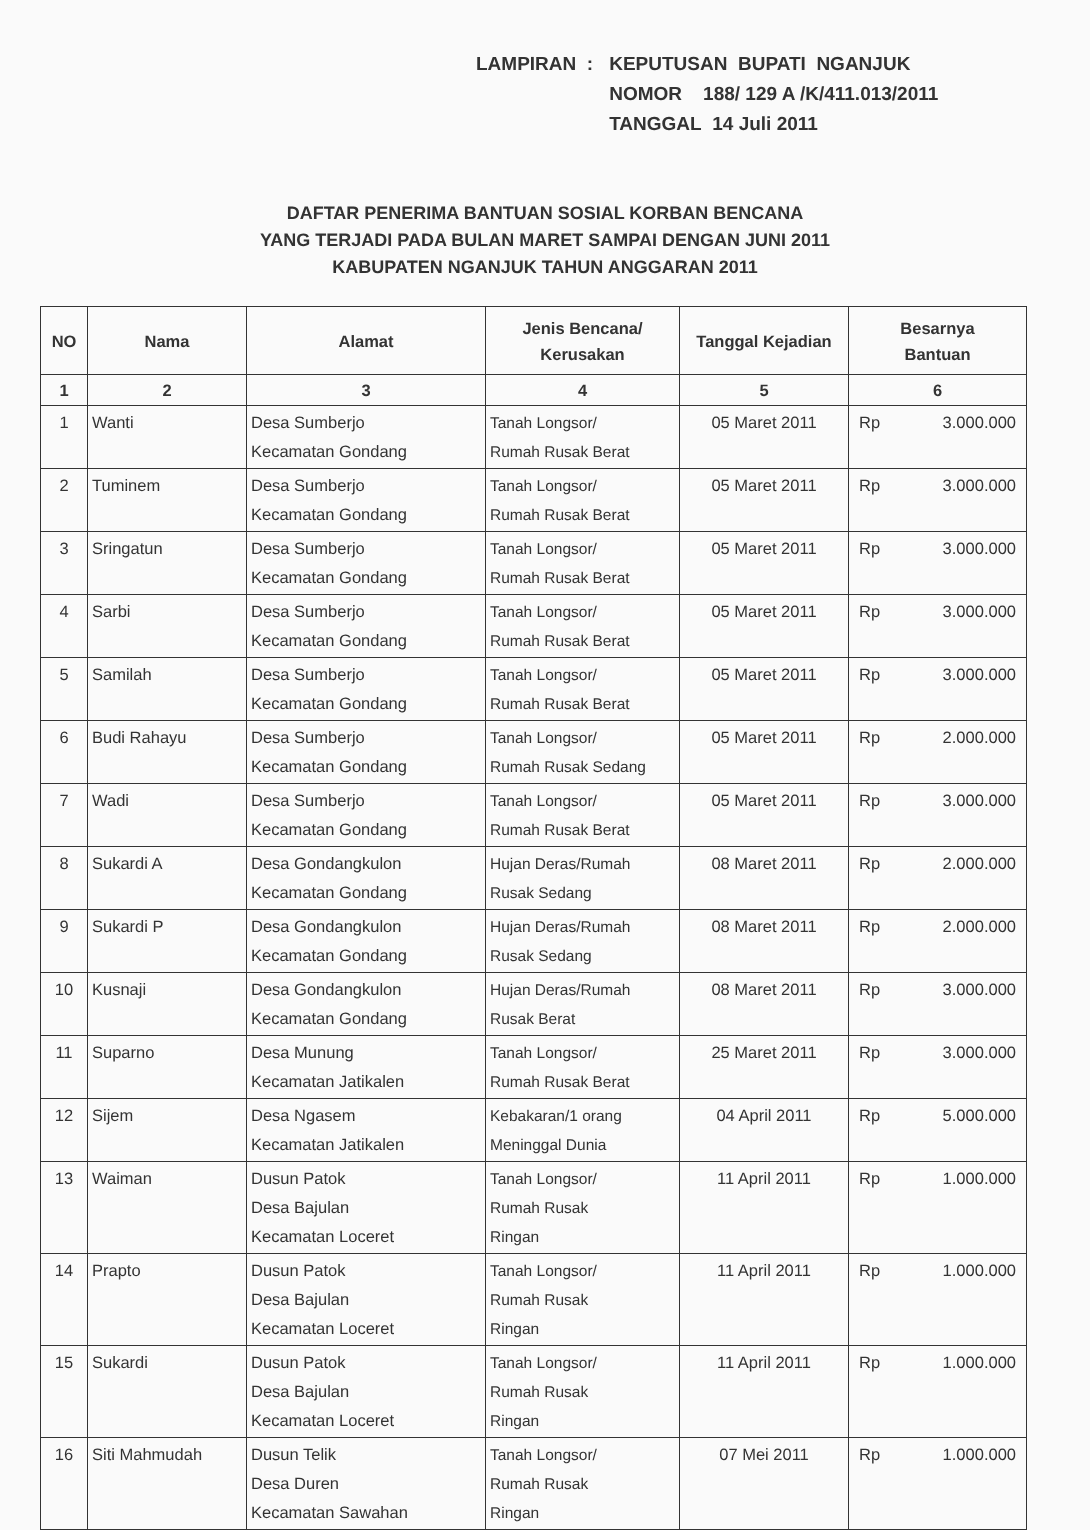| LAMPIRAN : | KEPUTUSAN BUPATI NGANJUK |
| | NOMOR 188/ 129 A /K/411.013/2011 |
| | TANGGAL 14 Juli 2011 |
DAFTAR PENERIMA BANTUAN SOSIAL KORBAN BENCANA
YANG TERJADI PADA BULAN MARET SAMPAI DENGAN JUNI 2011
KABUPATEN NGANJUK TAHUN ANGGARAN 2011
| NO | Nama | Alamat | Jenis Bencana/ Kerusakan | Tanggal Kejadian | Besarnya Bantuan |
| --- | --- | --- | --- | --- | --- |
| 1 | 2 | 3 | 4 | 5 | 6 |
| 1 | Wanti | Desa Sumberjo Kecamatan Gondang | Tanah Longsor/ Rumah Rusak Berat | 05 Maret 2011 | Rp 3.000.000 |
| 2 | Tuminem | Desa Sumberjo Kecamatan Gondang | Tanah Longsor/ Rumah Rusak Berat | 05 Maret 2011 | Rp 3.000.000 |
| 3 | Sringatun | Desa Sumberjo Kecamatan Gondang | Tanah Longsor/ Rumah Rusak Berat | 05 Maret 2011 | Rp 3.000.000 |
| 4 | Sarbi | Desa Sumberjo Kecamatan Gondang | Tanah Longsor/ Rumah Rusak Berat | 05 Maret 2011 | Rp 3.000.000 |
| 5 | Samilah | Desa Sumberjo Kecamatan Gondang | Tanah Longsor/ Rumah Rusak Berat | 05 Maret 2011 | Rp 3.000.000 |
| 6 | Budi Rahayu | Desa Sumberjo Kecamatan Gondang | Tanah Longsor/ Rumah Rusak Sedang | 05 Maret 2011 | Rp 2.000.000 |
| 7 | Wadi | Desa Sumberjo Kecamatan Gondang | Tanah Longsor/ Rumah Rusak Berat | 05 Maret 2011 | Rp 3.000.000 |
| 8 | Sukardi A | Desa Gondangkulon Kecamatan Gondang | Hujan Deras/Rumah Rusak Sedang | 08 Maret 2011 | Rp 2.000.000 |
| 9 | Sukardi P | Desa Gondangkulon Kecamatan Gondang | Hujan Deras/Rumah Rusak Sedang | 08 Maret 2011 | Rp 2.000.000 |
| 10 | Kusnaji | Desa Gondangkulon Kecamatan Gondang | Hujan Deras/Rumah Rusak Berat | 08 Maret 2011 | Rp 3.000.000 |
| 11 | Suparno | Desa Munung Kecamatan Jatikalen | Tanah Longsor/ Rumah Rusak Berat | 25 Maret 2011 | Rp 3.000.000 |
| 12 | Sijem | Desa Ngasem Kecamatan Jatikalen | Kebakaran/1 orang Meninggal Dunia | 04 April 2011 | Rp 5.000.000 |
| 13 | Waiman | Dusun Patok Desa Bajulan Kecamatan Loceret | Tanah Longsor/ Rumah Rusak Ringan | 11 April 2011 | Rp 1.000.000 |
| 14 | Prapto | Dusun Patok Desa Bajulan Kecamatan Loceret | Tanah Longsor/ Rumah Rusak Ringan | 11 April 2011 | Rp 1.000.000 |
| 15 | Sukardi | Dusun Patok Desa Bajulan Kecamatan Loceret | Tanah Longsor/ Rumah Rusak Ringan | 11 April 2011 | Rp 1.000.000 |
| 16 | Siti Mahmudah | Dusun Telik Desa Duren Kecamatan Sawahan | Tanah Longsor/ Rumah Rusak Ringan | 07 Mei 2011 | Rp 1.000.000 |